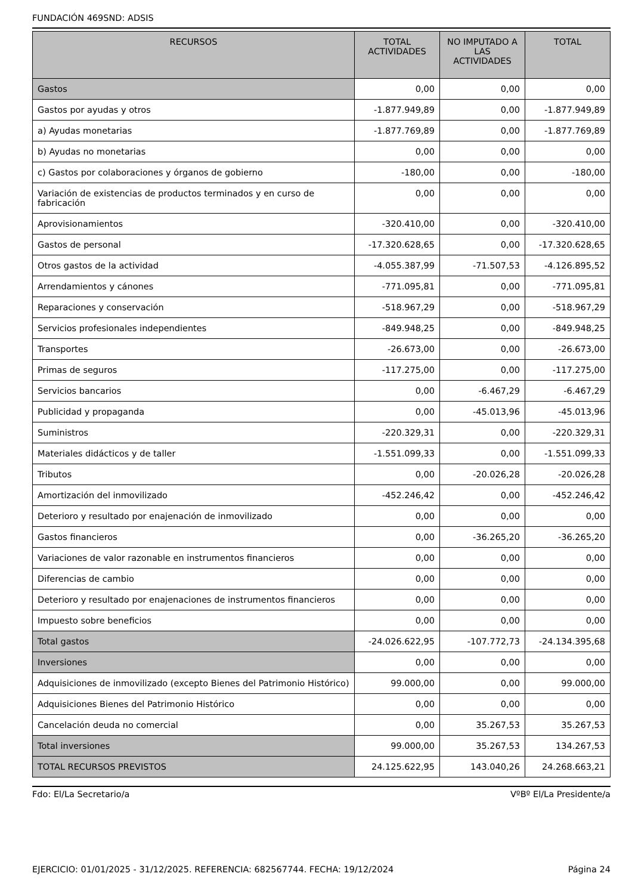FUNDACIÓN 469SND: ADSIS
| RECURSOS | TOTAL ACTIVIDADES | NO IMPUTADO A LAS ACTIVIDADES | TOTAL |
| --- | --- | --- | --- |
| Gastos | 0,00 | 0,00 | 0,00 |
| Gastos por ayudas y otros | -1.877.949,89 | 0,00 | -1.877.949,89 |
| a) Ayudas monetarias | -1.877.769,89 | 0,00 | -1.877.769,89 |
| b) Ayudas no monetarias | 0,00 | 0,00 | 0,00 |
| c) Gastos por colaboraciones y órganos de gobierno | -180,00 | 0,00 | -180,00 |
| Variación de existencias de productos terminados y en curso de fabricación | 0,00 | 0,00 | 0,00 |
| Aprovisionamientos | -320.410,00 | 0,00 | -320.410,00 |
| Gastos de personal | -17.320.628,65 | 0,00 | -17.320.628,65 |
| Otros gastos de la actividad | -4.055.387,99 | -71.507,53 | -4.126.895,52 |
| Arrendamientos y cánones | -771.095,81 | 0,00 | -771.095,81 |
| Reparaciones y conservación | -518.967,29 | 0,00 | -518.967,29 |
| Servicios profesionales independientes | -849.948,25 | 0,00 | -849.948,25 |
| Transportes | -26.673,00 | 0,00 | -26.673,00 |
| Primas de seguros | -117.275,00 | 0,00 | -117.275,00 |
| Servicios bancarios | 0,00 | -6.467,29 | -6.467,29 |
| Publicidad y propaganda | 0,00 | -45.013,96 | -45.013,96 |
| Suministros | -220.329,31 | 0,00 | -220.329,31 |
| Materiales didácticos y de taller | -1.551.099,33 | 0,00 | -1.551.099,33 |
| Tributos | 0,00 | -20.026,28 | -20.026,28 |
| Amortización del inmovilizado | -452.246,42 | 0,00 | -452.246,42 |
| Deterioro y resultado por enajenación de inmovilizado | 0,00 | 0,00 | 0,00 |
| Gastos financieros | 0,00 | -36.265,20 | -36.265,20 |
| Variaciones de valor razonable en instrumentos financieros | 0,00 | 0,00 | 0,00 |
| Diferencias de cambio | 0,00 | 0,00 | 0,00 |
| Deterioro y resultado por enajenaciones de instrumentos financieros | 0,00 | 0,00 | 0,00 |
| Impuesto sobre beneficios | 0,00 | 0,00 | 0,00 |
| Total gastos | -24.026.622,95 | -107.772,73 | -24.134.395,68 |
| Inversiones | 0,00 | 0,00 | 0,00 |
| Adquisiciones de inmovilizado (excepto Bienes del Patrimonio Histórico) | 99.000,00 | 0,00 | 99.000,00 |
| Adquisiciones Bienes del Patrimonio Histórico | 0,00 | 0,00 | 0,00 |
| Cancelación deuda no comercial | 0,00 | 35.267,53 | 35.267,53 |
| Total inversiones | 99.000,00 | 35.267,53 | 134.267,53 |
| TOTAL RECURSOS PREVISTOS | 24.125.622,95 | 143.040,26 | 24.268.663,21 |
Fdo: El/La Secretario/a VºBº El/La Presidente/a
EJERCICIO: 01/01/2025 - 31/12/2025. REFERENCIA: 682567744. FECHA: 19/12/2024 Página 24